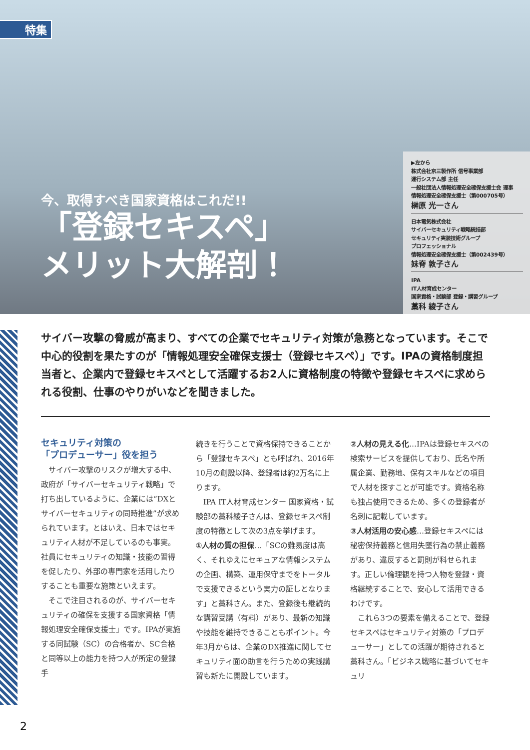特集
今、取得すべき国家資格はこれだ!!
「登録セキスペ」
メリット大解剖！
▶左から
株式会社京三製作所 信号事業部
運行システム部 主任
一般社団法人情報処理安全確保支援士会 理事
情報処理安全確保支援士（第000705号）
榊原 光一さん
日本電気株式会社
サイバーセキュリティ戦略統括部
セキュリティ実装技術グループ
プロフェッショナル
情報処理安全確保支援士（第002439号）
妹脊 敦子さん
IPA
IT人材育成センター
国家資格・試験部 登録・講習グループ
藁科 綾子さん
サイバー攻撃の脅威が高まり、すべての企業でセキュリティ対策が急務となっています。そこで中心的役割を果たすのが「情報処理安全確保支援士（登録セキスペ）」です。IPAの資格制度担当者と、企業内で登録セキスペとして活躍するお2人に資格制度の特徴や登録セキスペに求められる役割、仕事のやりがいなどを聞きました。
セキュリティ対策の
「プロデューサー」役を担う
　サイバー攻撃のリスクが増大する中、政府が「サイバーセキュリティ戦略」で打ち出しているように、企業には“DXとサイバーセキュリティの同時推進”が求められています。とはいえ、日本ではセキュリティ人材が不足しているのも事実。社員にセキュリティの知識・技能の習得を促したり、外部の専門家を活用したりすることも重要な施策といえます。
　そこで注目されるのが、サイバーセキュリティの確保を支援する国家資格「情報処理安全確保支援士」です。IPAが実施する同試験（SC）の合格者か、SC合格と同等以上の能力を持つ人が所定の登録手
続きを行うことで資格保持できることから「登録セキスペ」とも呼ばれ、2016年10月の創設以降、登録者は約2万名に上ります。
　IPA IT人材育成センター 国家資格・試験部の藁科綾子さんは、登録セキスペ制度の特徴として次の3点を挙げます。
①人材の質の担保…「SCの難易度は高く、それゆえにセキュアな情報システムの企画、構築、運用保守までをトータルで支援できるという実力の証しとなります」と藁科さん。また、登録後も継続的な講習受講（有料）があり、最新の知識や技能を維持できることもポイント。今年3月からは、企業のDX推進に関してセキュリティ面の助言を行うための実践講習も新たに開設しています。
②人材の見える化…IPAは登録セキスペの検索サービスを提供しており、氏名や所属企業、勤務地、保有スキルなどの項目で人材を探すことが可能です。資格名称も独占使用できるため、多くの登録者が名刺に記載しています。
③人材活用の安心感…登録セキスペには秘密保持義務と信用失墜行為の禁止義務があり、違反すると罰則が科せられます。正しい倫理観を持つ人物を登録・資格継続することで、安心して活用できるわけです。
　これら3つの要素を備えることで、登録セキスペはセキュリティ対策の「プロデューサー」としての活躍が期待されると藁科さん。「ビジネス戦略に基づいてセキュリ
2